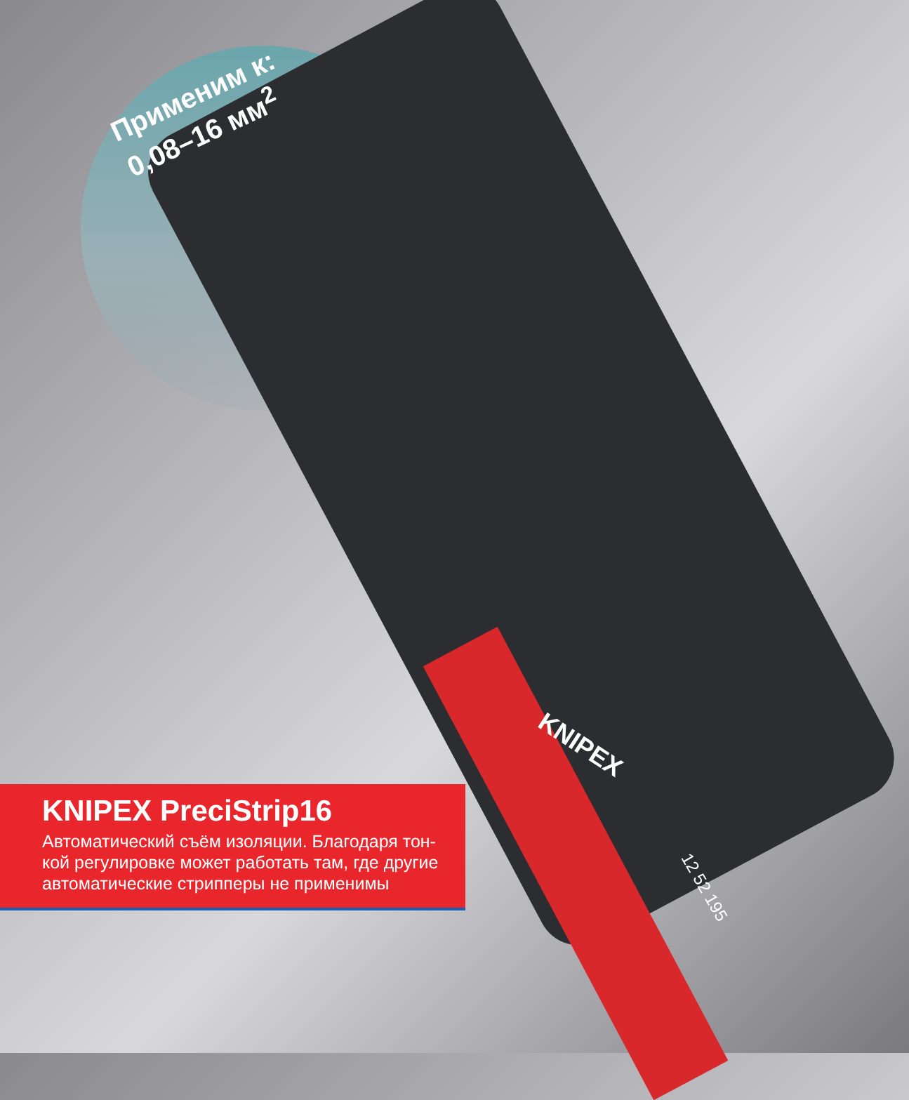Применим к:
0,08–16 мм<sup>2</sup>
KNIPEX
12 52 195
KNIPEX PreciStrip16
Автоматический съём изоляции. Благодаря тон-
кой регулировке может работать там, где другие
автоматические стрипперы не применимы